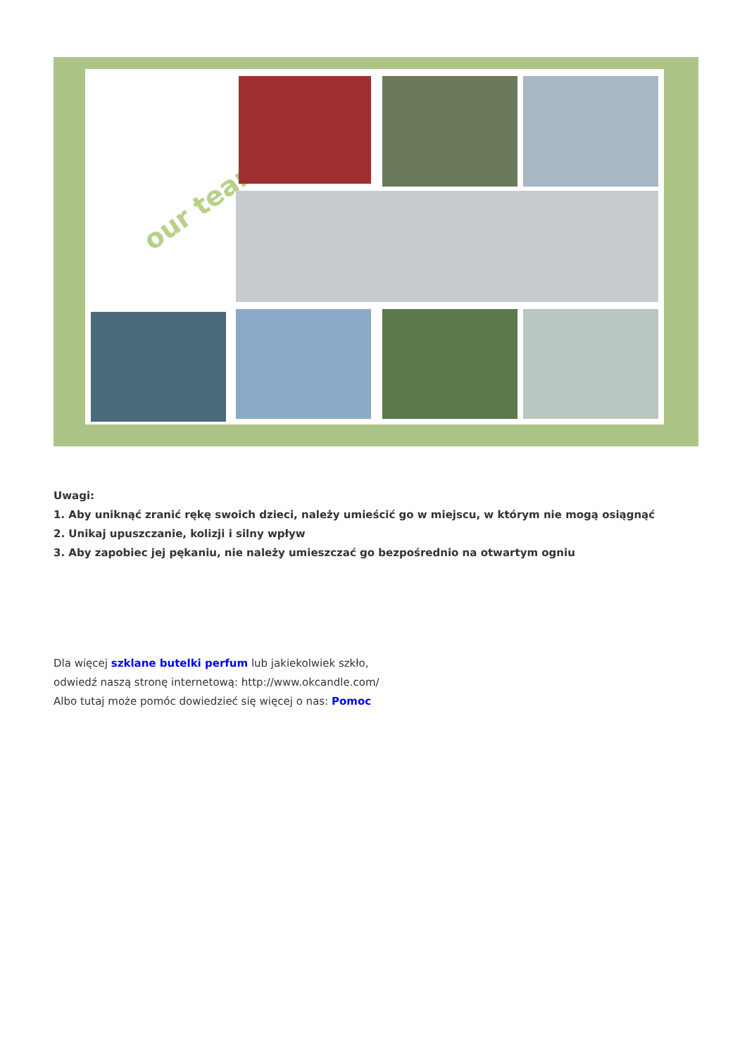our team
Uwagi:
1. Aby uniknąć zranić rękę swoich dzieci, należy umieścić go w miejscu, w którym nie mogą osiągnąć
2. Unikaj upuszczanie, kolizji i silny wpływ
3. Aby zapobiec jej pękaniu, nie należy umieszczać go bezpośrednio na otwartym ogniu
Dla więcej szklane butelki perfum lub jakiekolwiek szkło,
odwiedź naszą stronę internetową: http://www.okcandle.com/
Albo tutaj może pomóc dowiedzieć się więcej o nas: Pomoc